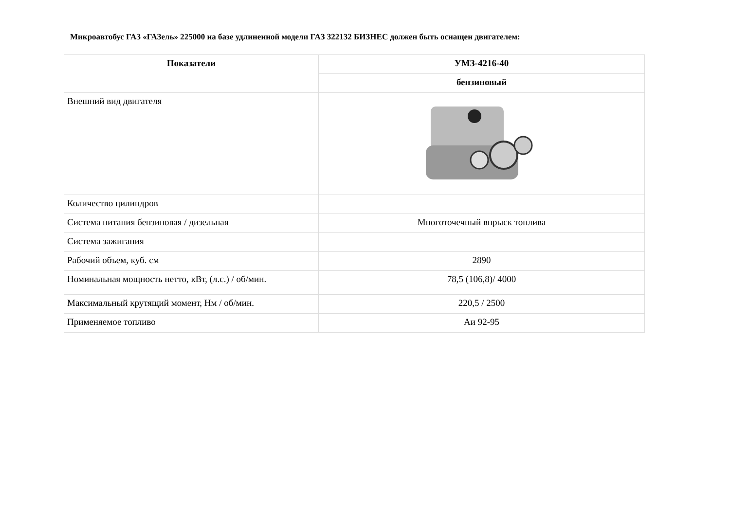Микроавтобус ГАЗ «ГАЗель» 225000 на базе удлиненной модели ГАЗ 322132 БИЗНЕС должен быть оснащен двигателем:
| Показатели | УМЗ-4216-40 |
| --- | --- |
| | бензиновый |
| Внешний вид двигателя | |
| Количество цилиндров | |
| Система питания бензиновая / дизельная | Многоточечный впрыск топлива |
| Система зажигания | |
| Рабочий объем, куб. см | 2890 |
| Номинальная мощность нетто, кВт, (л.с.) / об/мин. | 78,5 (106,8)/ 4000 |
| Максимальный крутящий момент, Нм / об/мин. | 220,5 / 2500 |
| Применяемое топливо | Аи 92-95 |